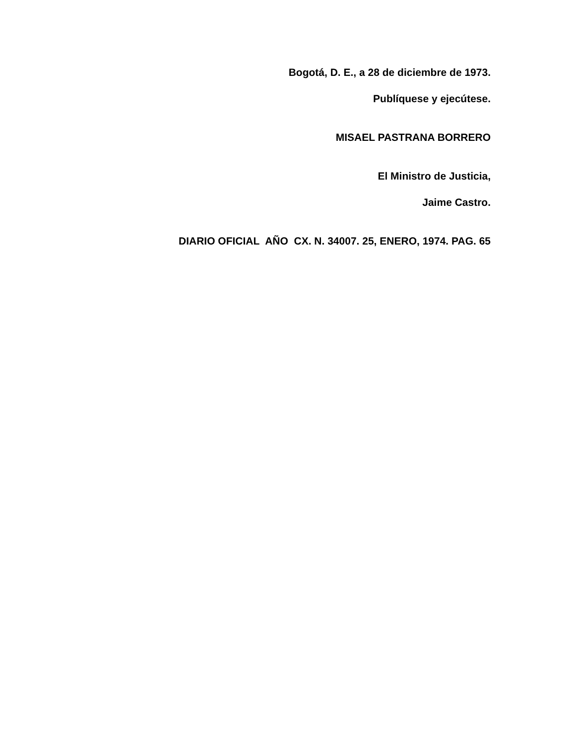Bogotá, D. E., a 28 de diciembre de 1973.
Publíquese y ejecútese.
MISAEL PASTRANA BORRERO
El Ministro de Justicia,
Jaime Castro.
DIARIO OFICIAL AÑO CX. N. 34007. 25, ENERO, 1974. PAG. 65